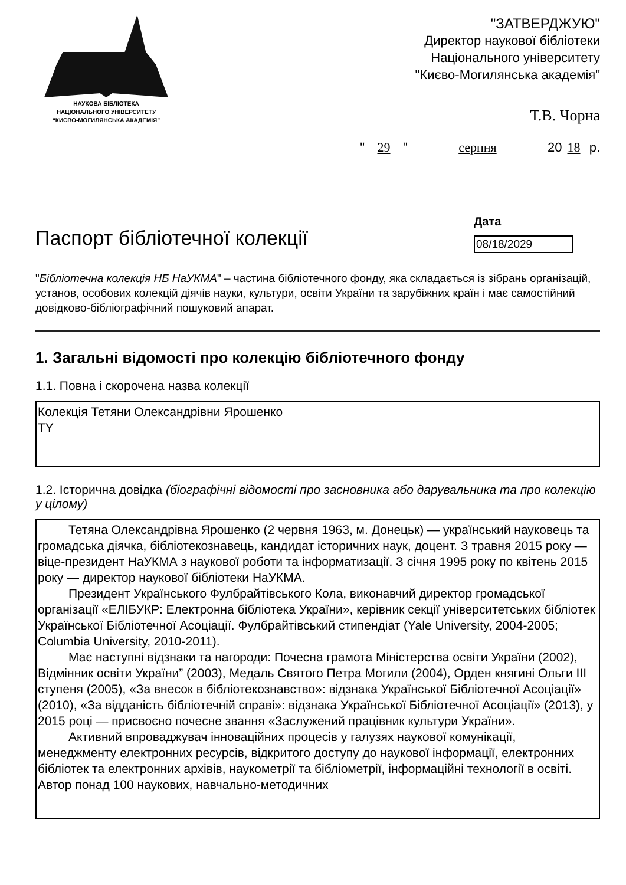НАУКОВА БІБЛІОТЕКА
НАЦІОНАЛЬНОГО УНІВЕРСИТЕТУ
“КИЄВО-МОГИЛЯНСЬКА АКАДЕМІЯ”
"ЗАТВЕРДЖУЮ"
Директор наукової бібліотеки
Національного університету
"Києво-Могилянська академія"
Т.В. Чорна
" 29 " серпня 20 18 р.
Паспорт бібліотечної колекції
Дата
08/18/2029
"Бібліотечна колекція НБ НаУКМА" – частина бібліотечного фонду, яка складається із зібрань організацій, установ, особових колекцій діячів науки, культури, освіти України та зарубіжних країн і має самостійний довідково-бібліографічний пошуковий апарат.
1. Загальні відомості про колекцію бібліотечного фонду
1.1. Повна і скорочена назва колекції
Колекція Тетяни Олександрівни Ярошенко
TY
1.2. Історична довідка (біографічні відомості про засновника або дарувальника та про колекцію у цілому)
Тетяна Олександрівна Ярошенко (2 червня 1963, м. Донецьк) — український науковець та громадська діячка, бібліотекознавець, кандидат історичних наук, доцент. З травня 2015 року — віце-президент НаУКМА з наукової роботи та інформатизації. З січня 1995 року по квітень 2015 року — директор наукової бібліотеки НаУКМА.
Президент Українського Фулбрайтівського Кола, виконавчий директор громадської організації «ЕЛІБУКР: Електронна бібліотека України», керівник секції університетських бібліотек Української Бібліотечної Асоціації. Фулбрайтівський стипендіат (Yale University, 2004-2005; Columbia University, 2010-2011).
Має наступні відзнаки та нагороди: Почесна грамота Міністерства освіти України (2002), Відмінник освіти України” (2003), Медаль Святого Петра Могили (2004), Орден княгині Ольги III ступеня (2005), «За внесок в бібліотекознавство»: відзнака Української Бібліотечної Асоціації» (2010), «За відданість бібліотечній справі»: відзнака Української Бібліотечної Асоціації» (2013), у 2015 році — присвоєно почесне звання «Заслужений працівник культури України».
Активний впроваджувач інноваційних процесів у галузях наукової комунікації, менеджменту електронних ресурсів, відкритого доступу до наукової інформації, електронних бібліотек та електронних архівів, наукометрії та бібліометрії, інформаційні технології в освіті. Автор понад 100 наукових, навчально-методичних